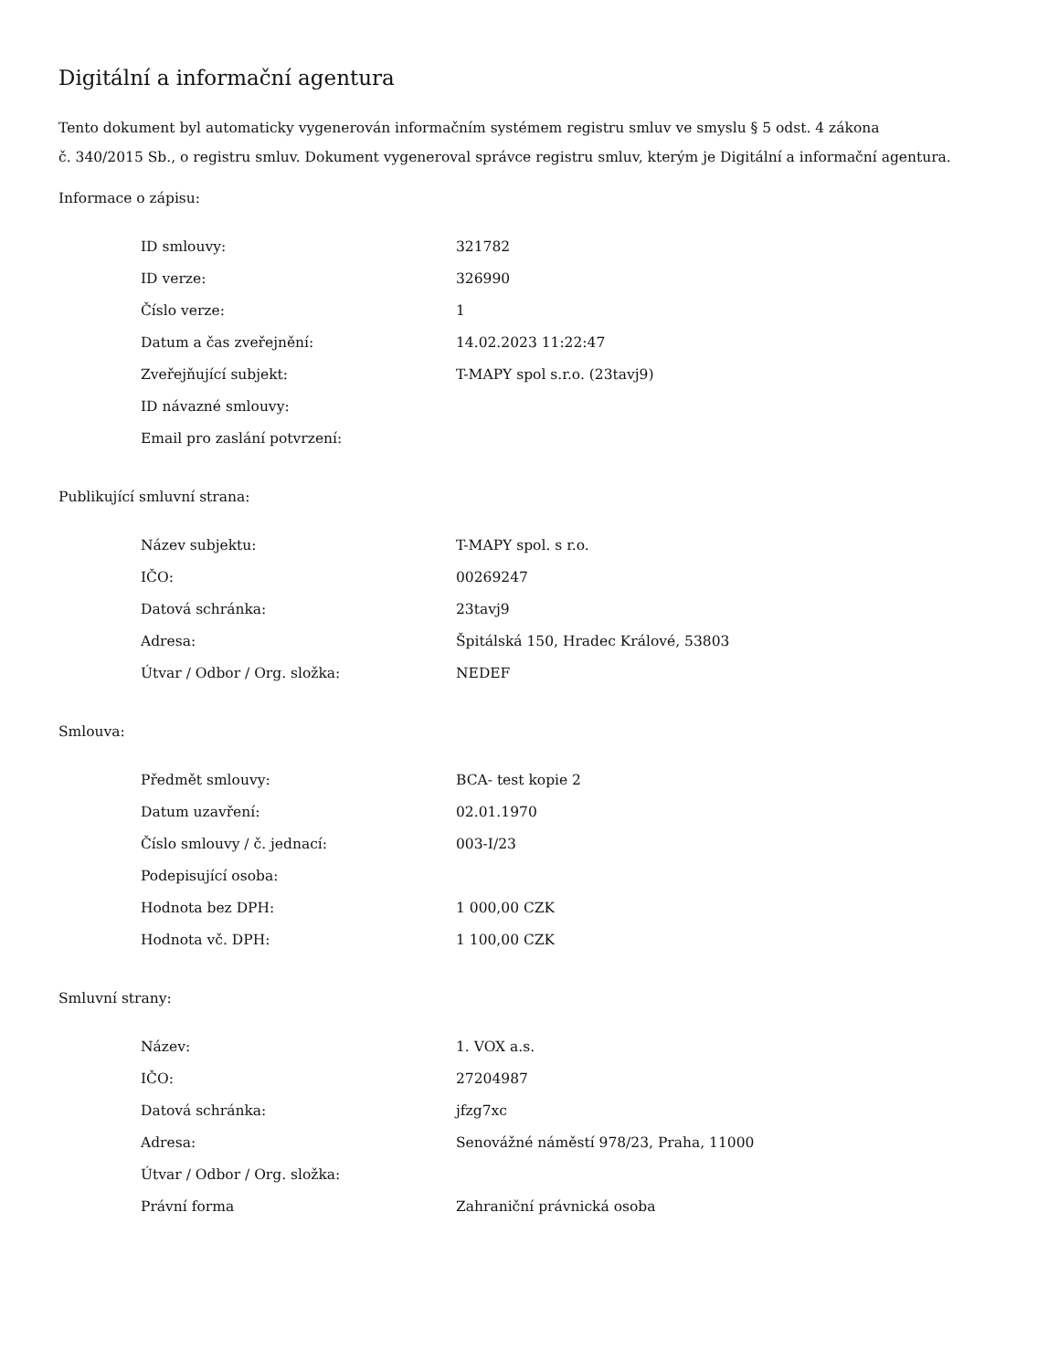Digitální a informační agentura
Tento dokument byl automaticky vygenerován informačním systémem registru smluv ve smyslu § 5 odst. 4 zákona
č. 340/2015 Sb., o registru smluv. Dokument vygeneroval správce registru smluv, kterým je Digitální a informační agentura.
Informace o zápisu:
| ID smlouvy: | 321782 |
| ID verze: | 326990 |
| Číslo verze: | 1 |
| Datum a čas zveřejnění: | 14.02.2023 11:22:47 |
| Zveřejňující subjekt: | T-MAPY spol s.r.o. (23tavj9) |
| ID návazné smlouvy: | |
| Email pro zaslání potvrzení: | |
Publikující smluvní strana:
| Název subjektu: | T-MAPY spol. s r.o. |
| IČO: | 00269247 |
| Datová schránka: | 23tavj9 |
| Adresa: | Špitálská 150, Hradec Králové, 53803 |
| Útvar / Odbor / Org. složka: | NEDEF |
Smlouva:
| Předmět smlouvy: | BCA- test kopie 2 |
| Datum uzavření: | 02.01.1970 |
| Číslo smlouvy / č. jednací: | 003-I/23 |
| Podepisující osoba: | |
| Hodnota bez DPH: | 1 000,00 CZK |
| Hodnota vč. DPH: | 1 100,00 CZK |
Smluvní strany:
| Název: | 1. VOX a.s. |
| IČO: | 27204987 |
| Datová schránka: | jfzg7xc |
| Adresa: | Senovážné náměstí 978/23, Praha, 11000 |
| Útvar / Odbor / Org. složka: | |
| Právní forma | Zahraniční právnická osoba |